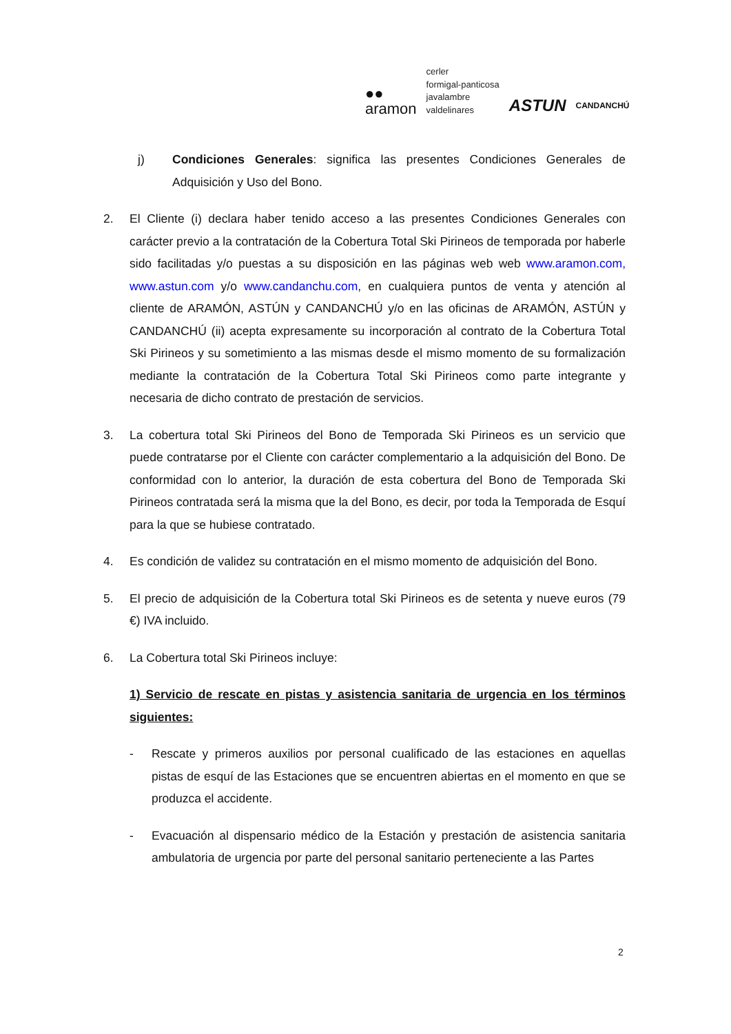●●
aramon
cerler
formigal-panticosa
javalambre
valdelinares
ASTUN
CANDANCHÚ
j) Condiciones Generales: significa las presentes Condiciones Generales de Adquisición y Uso del Bono.
2. El Cliente (i) declara haber tenido acceso a las presentes Condiciones Generales con carácter previo a la contratación de la Cobertura Total Ski Pirineos de temporada por haberle sido facilitadas y/o puestas a su disposición en las páginas web web www.aramon.com, www.astun.com y/o www.candanchu.com, en cualquiera puntos de venta y atención al cliente de ARAMÓN, ASTÚN y CANDANCHÚ y/o en las oficinas de ARAMÓN, ASTÚN y CANDANCHÚ (ii) acepta expresamente su incorporación al contrato de la Cobertura Total Ski Pirineos y su sometimiento a las mismas desde el mismo momento de su formalización mediante la contratación de la Cobertura Total Ski Pirineos como parte integrante y necesaria de dicho contrato de prestación de servicios.
3. La cobertura total Ski Pirineos del Bono de Temporada Ski Pirineos es un servicio que puede contratarse por el Cliente con carácter complementario a la adquisición del Bono. De conformidad con lo anterior, la duración de esta cobertura del Bono de Temporada Ski Pirineos contratada será la misma que la del Bono, es decir, por toda la Temporada de Esquí para la que se hubiese contratado.
4. Es condición de validez su contratación en el mismo momento de adquisición del Bono.
5. El precio de adquisición de la Cobertura total Ski Pirineos es de setenta y nueve euros (79 €) IVA incluido.
6. La Cobertura total Ski Pirineos incluye:
1) Servicio de rescate en pistas y asistencia sanitaria de urgencia en los términos siguientes:
- Rescate y primeros auxilios por personal cualificado de las estaciones en aquellas pistas de esquí de las Estaciones que se encuentren abiertas en el momento en que se produzca el accidente.
- Evacuación al dispensario médico de la Estación y prestación de asistencia sanitaria ambulatoria de urgencia por parte del personal sanitario perteneciente a las Partes
2